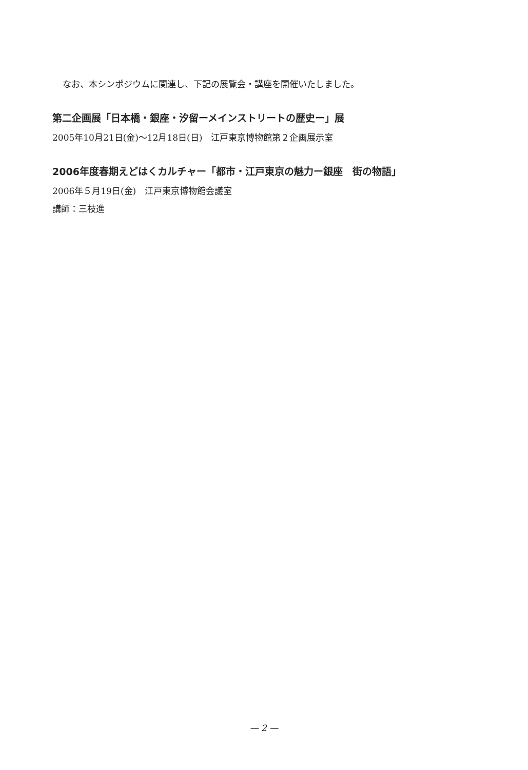なお、本シンポジウムに関連し、下記の展覧会・講座を開催いたしました。
第二企画展「日本橋・銀座・汐留ーメインストリートの歴史ー」展
2005年10月21日(金)～12月18日(日)　江戸東京博物館第２企画展示室
2006年度春期えどはくカルチャー「都市・江戸東京の魅力ー銀座　街の物語」
2006年５月19日(金)　江戸東京博物館会議室
講師：三枝進
— 2 —